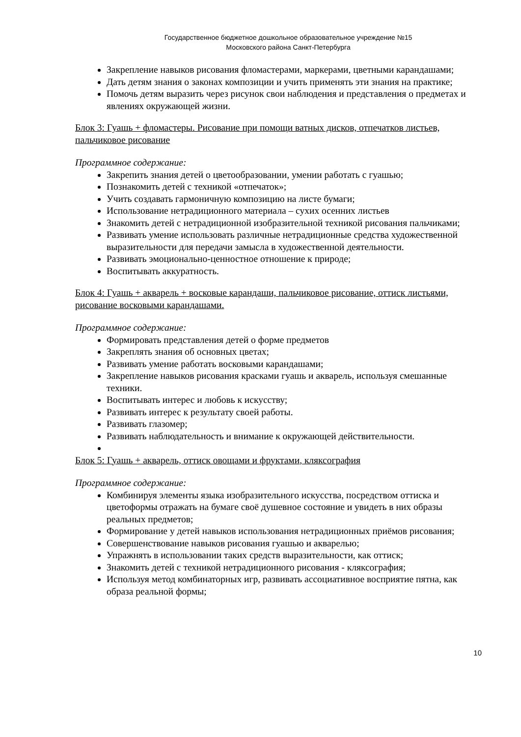Государственное бюджетное дошкольное образовательное учреждение №15
Московского района Санкт-Петербурга
Закрепление навыков рисования фломастерами, маркерами, цветными карандашами;
Дать детям знания о законах композиции и учить применять эти знания на практике;
Помочь детям выразить через рисунок свои наблюдения и представления о предметах и явлениях окружающей жизни.
Блок 3: Гуашь + фломастеры. Рисование при помощи ватных дисков, отпечатков листьев, пальчиковое рисование
Программное содержание:
Закрепить знания детей о цветообразовании, умении работать с гуашью;
Познакомить детей с техникой «отпечаток»;
Учить создавать гармоничную композицию на листе бумаги;
Использование нетрадиционного материала – сухих осенних листьев
Знакомить детей с нетрадиционной изобразительной техникой рисования пальчиками;
Развивать умение использовать различные нетрадиционные средства художественной выразительности для передачи замысла в художественной деятельности.
Развивать эмоционально-ценностное отношение к природе;
Воспитывать аккуратность.
Блок 4: Гуашь + акварель + восковые карандаши, пальчиковое рисование, оттиск листьями, рисование восковыми карандашами.
Программное содержание:
Формировать представления детей о форме предметов
Закреплять знания об основных цветах;
Развивать умение работать восковыми карандашами;
Закрепление навыков рисования красками гуашь и акварель, используя смешанные техники.
Воспитывать интерес и любовь к искусству;
Развивать интерес к результату своей работы.
Развивать глазомер;
Развивать наблюдательность и внимание к окружающей действительности.
Блок 5: Гуашь + акварель, оттиск овощами и фруктами, кляксография
Программное содержание:
Комбинируя элементы языка изобразительного искусства, посредством оттиска и цветоформы отражать на бумаге своё душевное состояние и увидеть в них образы реальных предметов;
Формирование у детей навыков использования нетрадиционных приёмов рисования;
Совершенствование навыков рисования гуашью и акварелью;
Упражнять в использовании таких средств выразительности, как оттиск;
Знакомить детей с техникой нетрадиционного рисования - кляксография;
Используя метод комбинаторных игр, развивать ассоциативное восприятие пятна, как образа реальной формы;
10